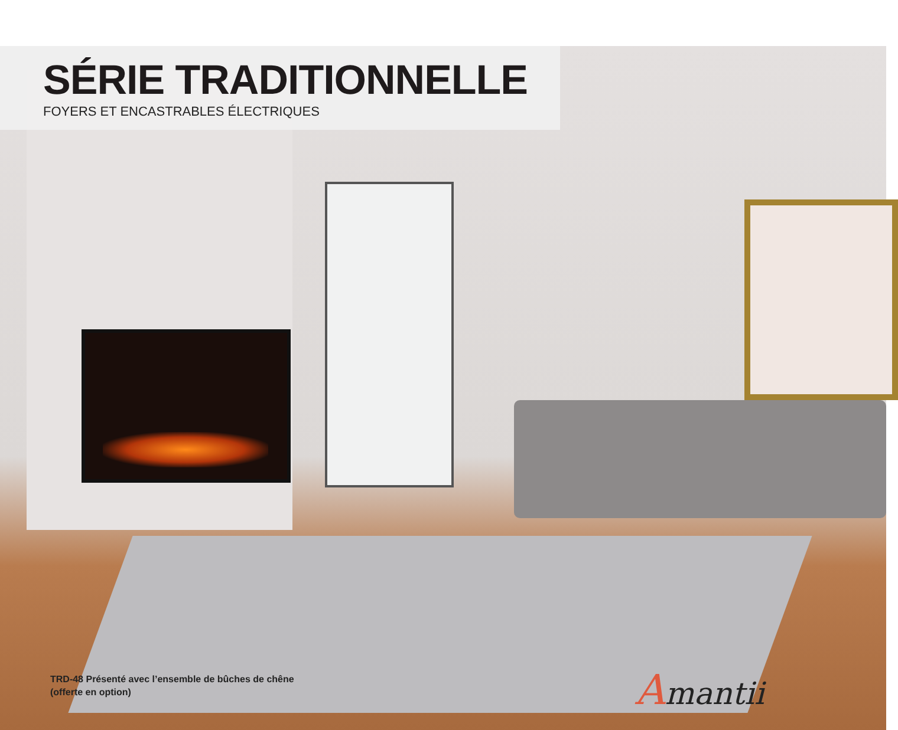SÉRIE TRADITIONNELLE
FOYERS ET ENCASTRABLES ÉLECTRIQUES
TRD-48 Présenté avec l’ensemble de bûches de chêne (offerte en option)
Amantii